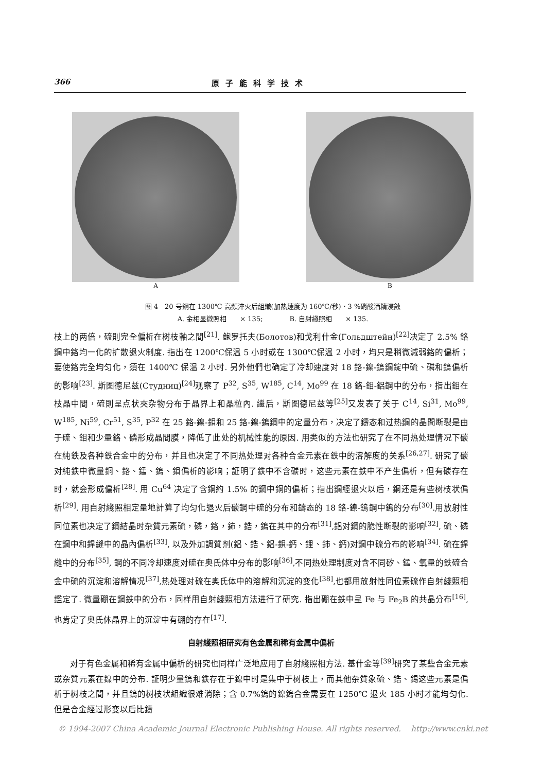366 原子能科学技术
A B
图 4　20 号鋼在 1300℃ 高频淬火后組織(加热速度为 160℃/秒)．3 %硝酸酒精浸蝕
A. 金相显微照相　　× 135;　　　　B. 自射綫照相　　× 135.
枝上的两倍，硫則完全偏析在树枝軸之間<sup>[21]</sup>. 鲍罗托夫(Болотов)和戈利什金(Гольдштейн)<sup>[22]</sup>决定了 2.5% 鉻鋼中鉻均一化的扩散退火制度. 指出在 1200℃保温 5 小时或在 1300℃保温 2 小时，均只是稍微減弱鉻的偏析；要使鉻完全均匀化，須在 1400℃ 保温 2 小时. 另外他們也确定了冷却速度对 18 鉻-鎳-鎢鋼錠中硫、磷和鎢偏析的影响<sup>[23]</sup>. 斯图德尼兹(Студниц)<sup>[24]</sup>观察了 P<sup>32</sup>, S<sup>35</sup>, W<sup>185</sup>, C<sup>14</sup>, Mo<sup>99</sup> 在 18 鉻-鉬-鋁鋼中的分布，指出鉬在枝晶中間，硫則呈点状夾杂物分布于晶界上和晶粒內. 繼后，斯图德尼兹等<sup>[25]</sup>又发表了关于 C<sup>14</sup>, Si<sup>31</sup>, Mo<sup>99</sup>, W<sup>185</sup>, Ni<sup>59</sup>, Cr<sup>51</sup>, S<sup>35</sup>, P<sup>32</sup> 在 25 鉻-鎳-鉬和 25 鉻-鎳-鎢鋼中的定量分布，决定了鑄态和过热鋼的晶間断裂是由于硫、鉬和少量鉻、磷形成晶間膜，降低了此处的机械性能的原因. 用类似的方法也研究了在不同热处理情况下碳在純鉄及各种鉄合金中的分布，并且也决定了不同热处理对各种合金元素在鉄中的溶解度的关系<sup>[26,27]</sup>. 研究了碳对純鉄中微量銅、鉻、錳、鎢、鉬偏析的影响；証明了鉄中不含碳时，这些元素在鉄中不产生偏析，但有碳存在时，就会形成偏析<sup>[28]</sup>. 用 Cu<sup>64</sup> 决定了含銅約 1.5% 的鋼中銅的偏析；指出鋼經退火以后，銅还是有些树枝状偏析<sup>[29]</sup>. 用自射綫照相定量地計算了均匀化退火后碳鋼中硫的分布和鑄态的 18 鉻-鎳-鎢鋼中鎢的分布<sup>[30]</sup>.用放射性同位素也决定了鋼結晶时杂質元素硫，磷，鉻，鈰，鋯，鎢在其中的分布<sup>[31]</sup>,鋁对鋼的脆性断裂的影响<sup>[32]</sup>, 硫、磷在鋼中和銲縫中的晶內偏析<sup>[33]</sup>, 以及外加調質剂(鋁、鋯、鋁-鋇-鈣、鋰、鈰、鈣)对鋼中硫分布的影响<sup>[34]</sup>. 硫在銲縫中的分布<sup>[35]</sup>, 鋼的不同冷却速度对硫在奥氏体中分布的影响<sup>[36]</sup>,不同热处理制度对含不同矽、錳、氧量的鉄硫合金中硫的沉淀和溶解情况<sup>[37]</sup>,热处理对硫在奥氏体中的溶解和沉淀的变化<sup>[38]</sup>,也都用放射性同位素硫作自射綫照相鑑定了. 微量硼在鋼鉄中的分布，同样用自射綫照相方法进行了研究. 指出硼在鉄中呈 Fe 与 Fe<sub>2</sub>B 的共晶分布<sup>[16]</sup>,也肯定了奥氏体晶界上的沉淀中有硼的存在<sup>[17]</sup>.
自射綫照相研究有色金属和稀有金属中偏析
  对于有色金属和稀有金属中偏析的研究也同样广泛地应用了自射綫照相方法. 基什金等<sup>[39]</sup>研究了某些合金元素或杂質元素在鎳中的分布. 証明少量鎢和鉄存在于鎳中时是集中于树枝上，而其他杂質象硫、鋯、錫这些元素是偏析于树枝之間，并且鎢的树枝状組織很难消除；含 0.7%鎢的鎳鎢合金需要在 1250℃ 退火 185 小时才能均匀化. 但是合金經过形变以后比鑄
© 1994-2007 China Academic Journal Electronic Publishing House. All rights reserved. http://www.cnki.net